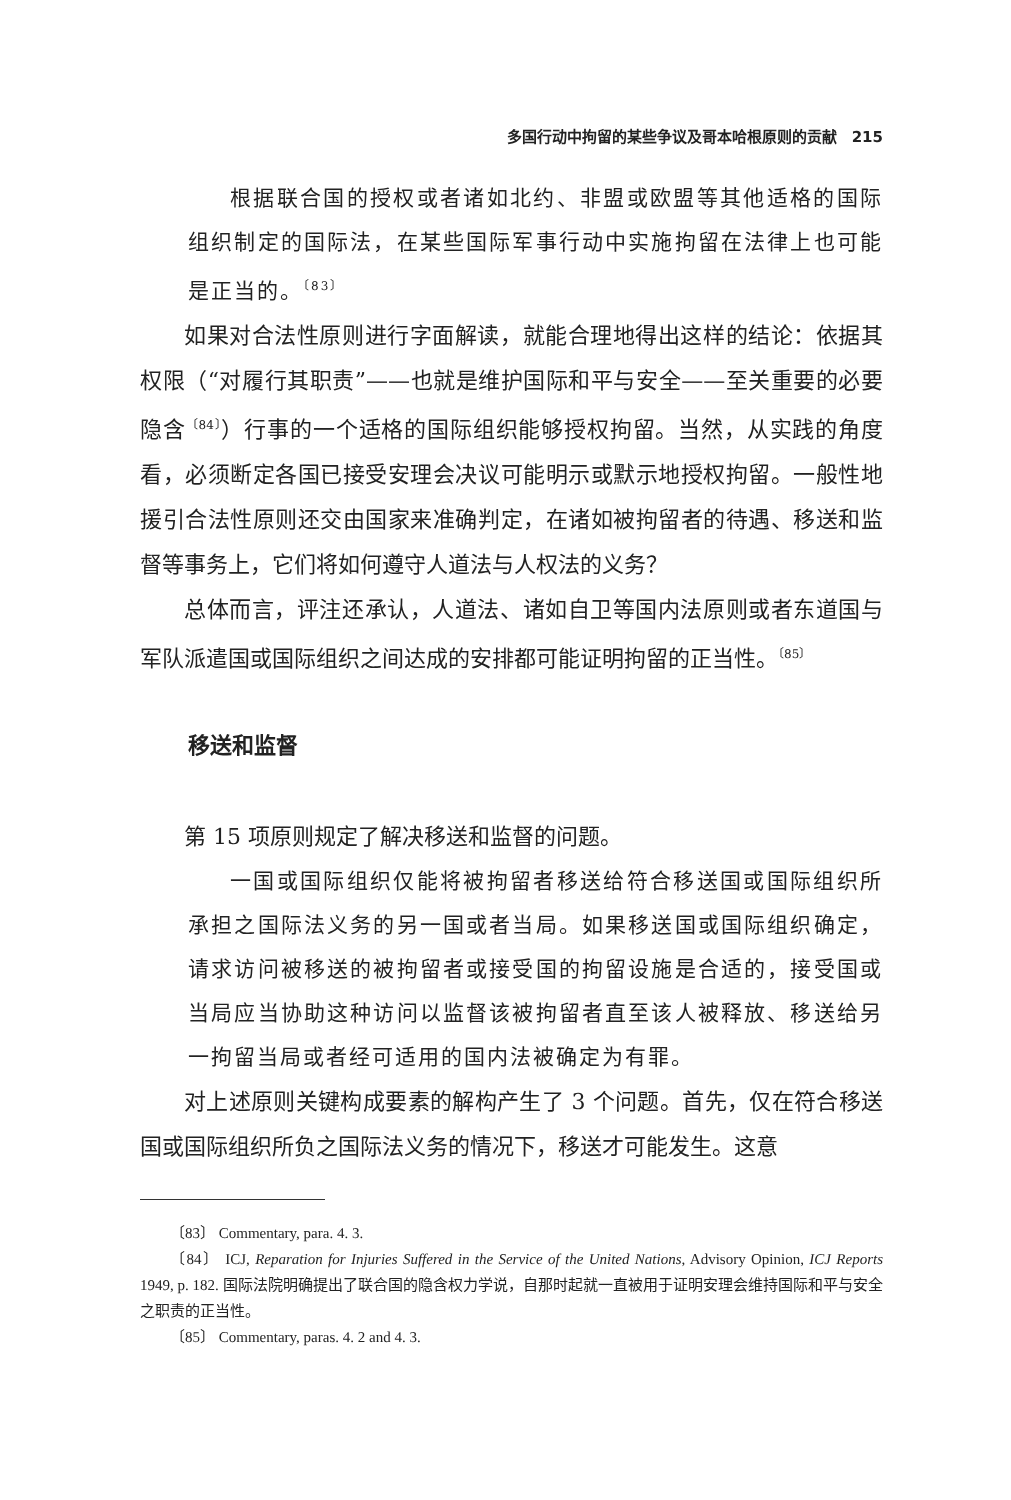多国行动中拘留的某些争议及哥本哈根原则的贡献　215
根据联合国的授权或者诸如北约、非盟或欧盟等其他适格的国际组织制定的国际法，在某些国际军事行动中实施拘留在法律上也可能是正当的。<sup>〔83〕</sup>
如果对合法性原则进行字面解读，就能合理地得出这样的结论：依据其权限（“对履行其职责”——也就是维护国际和平与安全——至关重要的必要隐含<sup>〔84〕</sup>）行事的一个适格的国际组织能够授权拘留。当然，从实践的角度看，必须断定各国已接受安理会决议可能明示或默示地授权拘留。一般性地援引合法性原则还交由国家来准确判定，在诸如被拘留者的待遇、移送和监督等事务上，它们将如何遵守人道法与人权法的义务？
总体而言，评注还承认，人道法、诸如自卫等国内法原则或者东道国与军队派遣国或国际组织之间达成的安排都可能证明拘留的正当性。<sup>〔85〕</sup>
移送和监督
第 15 项原则规定了解决移送和监督的问题。
一国或国际组织仅能将被拘留者移送给符合移送国或国际组织所承担之国际法义务的另一国或者当局。如果移送国或国际组织确定，请求访问被移送的被拘留者或接受国的拘留设施是合适的，接受国或当局应当协助这种访问以监督该被拘留者直至该人被释放、移送给另一拘留当局或者经可适用的国内法被确定为有罪。
对上述原则关键构成要素的解构产生了 3 个问题。首先，仅在符合移送国或国际组织所负之国际法义务的情况下，移送才可能发生。这意
〔83〕 Commentary, para. 4. 3.
〔84〕 ICJ, Reparation for Injuries Suffered in the Service of the United Nations, Advisory Opinion, ICJ Reports 1949, p. 182. 国际法院明确提出了联合国的隐含权力学说，自那时起就一直被用于证明安理会维持国际和平与安全之职责的正当性。
〔85〕 Commentary, paras. 4. 2 and 4. 3.